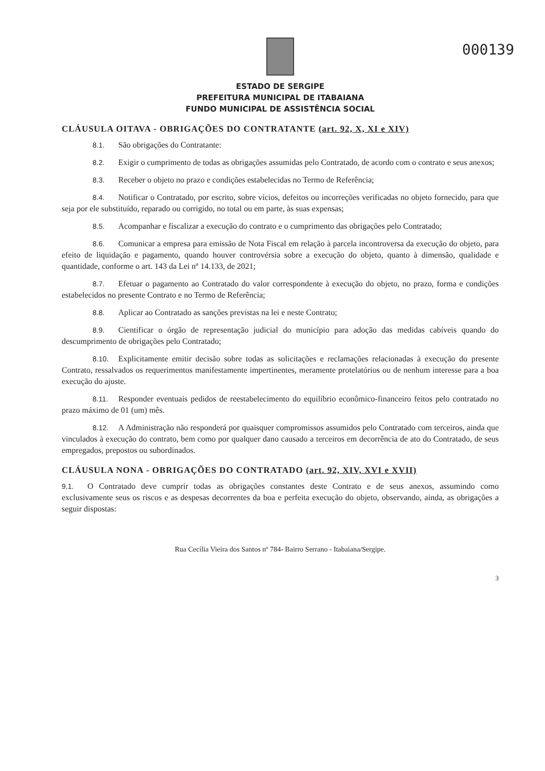000139
ESTADO DE SERGIPE
PREFEITURA MUNICIPAL DE ITABAIANA
FUNDO MUNICIPAL DE ASSISTÊNCIA SOCIAL
CLÁUSULA OITAVA - OBRIGAÇÕES DO CONTRATANTE (art. 92, X, XI e XIV)
8.1. São obrigações do Contratante:
8.2. Exigir o cumprimento de todas as obrigações assumidas pelo Contratado, de acordo com o contrato e seus anexos;
8.3. Receber o objeto no prazo e condições estabelecidas no Termo de Referência;
8.4. Notificar o Contratado, por escrito, sobre vícios, defeitos ou incorreções verificadas no objeto fornecido, para que seja por ele substituído, reparado ou corrigido, no total ou em parte, às suas expensas;
8.5. Acompanhar e fiscalizar a execução do contrato e o cumprimento das obrigações pelo Contratado;
8.6. Comunicar a empresa para emissão de Nota Fiscal em relação à parcela incontroversa da execução do objeto, para efeito de liquidação e pagamento, quando houver controvérsia sobre a execução do objeto, quanto à dimensão, qualidade e quantidade, conforme o art. 143 da Lei nº 14.133, de 2021;
8.7. Efetuar o pagamento ao Contratado do valor correspondente à execução do objeto, no prazo, forma e condições estabelecidos no presente Contrato e no Termo de Referência;
8.8. Aplicar ao Contratado as sanções previstas na lei e neste Contrato;
8.9. Cientificar o órgão de representação judicial do município para adoção das medidas cabíveis quando do descumprimento de obrigações pelo Contratado;
8.10. Explicitamente emitir decisão sobre todas as solicitações e reclamações relacionadas à execução do presente Contrato, ressalvados os requerimentos manifestamente impertinentes, meramente protelatórios ou de nenhum interesse para a boa execução do ajuste.
8.11. Responder eventuais pedidos de reestabelecimento do equilíbrio econômico-financeiro feitos pelo contratado no prazo máximo de 01 (um) mês.
8.12. A Administração não responderá por quaisquer compromissos assumidos pelo Contratado com terceiros, ainda que vinculados à execução do contrato, bem como por qualquer dano causado a terceiros em decorrência de ato do Contratado, de seus empregados, prepostos ou subordinados.
CLÁUSULA NONA - OBRIGAÇÕES DO CONTRATADO (art. 92, XIV, XVI e XVII)
9.1. O Contratado deve cumprir todas as obrigações constantes deste Contrato e de seus anexos, assumindo como exclusivamente seus os riscos e as despesas decorrentes da boa e perfeita execução do objeto, observando, ainda, as obrigações a seguir dispostas:
Rua Cecília Vieira dos Santos nº 784- Bairro Serrano - Itabaiana/Sergipe.
3